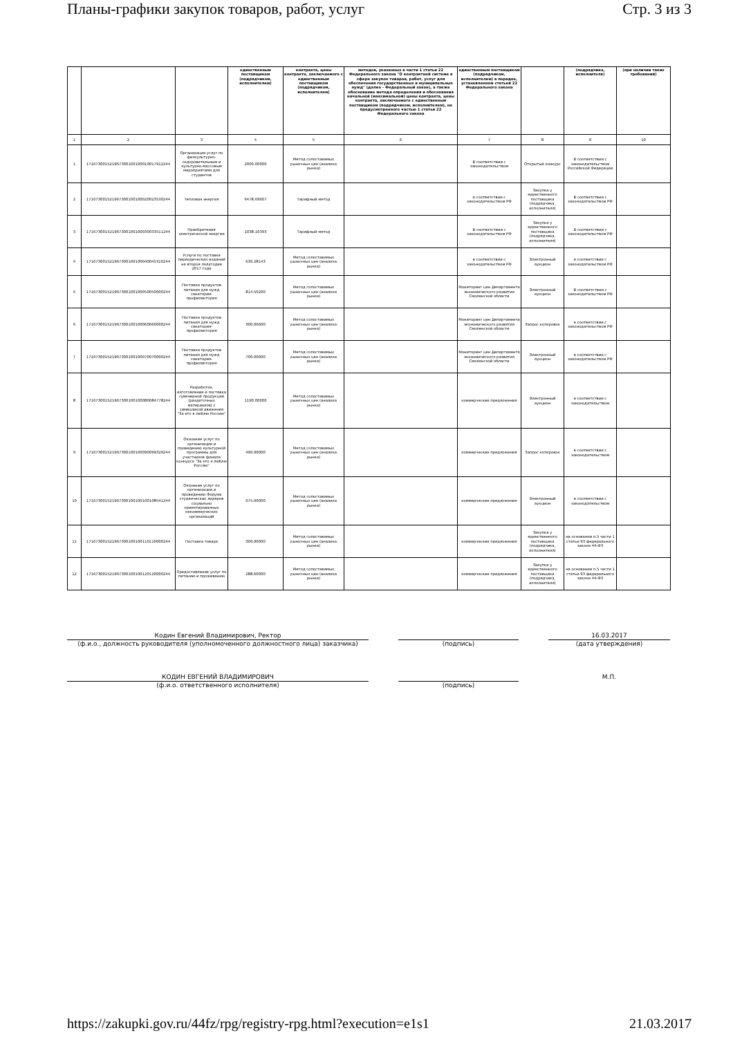Планы-графики закупок товаров, работ, услуг Стр. 3 из 3
| | | | единственным поставщиком (подрядчиком, исполнителем) | контракта, цены контракта, заключаемого с единственным поставщиком (подрядчиком, исполнителем) | методов, указанных в части 1 статьи 22 Федерального закона "О контрактной системе в сфере закупок товаров, работ, услуг для обеспечения государственных и муниципальных нужд" (далее - Федеральный закон), а также обоснование метода определения и обоснования начальной (максимальной) цены контракта, цены контракта, заключаемого с единственным поставщиком (подрядчиком, исполнителем), не предусмотренного частью 1 статьи 22 Федерального закона | единственным поставщиком (подрядчиком, исполнителем) в порядке, установленном статьей 22 Федерального закона | | (подрядчика, исполнителя) | (при наличии таких требований) |
| --- | --- | --- | --- | --- | --- | --- | --- | --- | --- |
| 1 | 2 | 3 | 4 | 5 | 6 | 7 | 8 | 9 | 10 |
| 1 | 171673001521967300100100010017912244 | Организация услуг по физкультурно-оздоровительным и культурно-массовым мероприятиям для студентов | 2000.00000 | Метод сопоставимых рыночных цен (анализа рынка) | | В соответствии с законодательством | Открытый конкурс | В соответствии с законодательством Российской Федерации | |
| 2 | 171673001521967300100100020023530244 | Тепловая энергия | 6478.69607 | Тарифный метод | | в соответствии с законодательством РФ | Закупка у единственного поставщика (подрядчика, исполнителя) | В соответствии с законодательством РФ | |
| 3 | 171673001521967300100100030033511244 | Приобретение электрической энергии | 1038.10393 | Тарифный метод | | В соответствии с законодательством РФ | Закупка у единственного поставщика (подрядчика, исполнителя) | В соответствии с законодательством РФ | |
| 4 | 171673001521967300100100040045310244 | Услуги по поставке периодических изданий на второе полугодие 2017 года | 630.28143 | Метод сопоставимых рыночных цен (анализа рынка) | | в соответствии с законодательством РФ | Электронный аукцион | в соответствии с законодательством РФ | |
| 5 | 171673001521967300100100050050000244 | Поставка продуктов питания для нужд санатория-профилактория | 814.50200 | Метод сопоставимых рыночных цен (анализа рынка) | | Мониторинг цен Департамента экономического развития Смоленской области | Электронный аукцион | В соответствии с законодательством РФ | |
| 6 | 171673001521967300100100060060000244 | Поставка продуктов питания для нужд санатория-профилактория | 300.06600 | Метод сопоставимых рыночных цен (анализа рынка) | | Мониторинг цен Департамента экономического развития Смоленской области | Запрос котировок | в соответствии с законодательством РФ | |
| 7 | 171673001521967300100100070070000244 | Поставка продуктов питания для нужд санатория-профилактория | 700.00000 | Метод сопоставимых рыночных цен (анализа рынка) | | Мониторинг цен Департамента экономического развития Смоленской области | Электронный аукцион | в соответствии с законодательством РФ | |
| 8 | 171673001521967300100100080084778244 | Разработка, изготовление и поставка сувенирной продукции (раздаточных материалов) с символикой движения "За это я люблю Россию" | 1190.00000 | Метод сопоставимых рыночных цен (анализа рынка) | | коммерческие предложения | Электронный аукцион | в соответствии с законодательством | |
| 9 | 171673001521967300100100090099329244 | Оказание услуг по организации и проведению культурной программы для участников финала конкурса "За это я люблю Россию" | 490.00000 | Метод сопоставимых рыночных цен (анализа рынка) | | коммерческие предложения | Запрос котировок | в соответствии с законодательством | |
| 10 | 171673001521967300100100100108541244 | Оказание услуг по организации и проведению Форума студенческих лидеров социально ориентированных некоммерческих организаций | 675.00000 | Метод сопоставимых рыночных цен (анализа рынка) | | коммерческие предложения | Электронный аукцион | в соответствии с законодательством | |
| 11 | 171673001521967300100100110110000244 | Поставка товара | 300.00000 | Метод сопоставимых рыночных цен (анализа рынка) | | коммерческие предложения | Закупка у единственного поставщика (подрядчика, исполнителя) | на основании п.5 части 1 статьи 93 федерального закона 44-ФЗ | |
| 12 | 171673001521967300100100120120000244 | Предоставление услуг по питанию и проживанию | 288.60000 | Метод сопоставимых рыночных цен (анализа рынка) | | коммерческие предложения | Закупка у единственного поставщика (подрядчика, исполнителя) | на основании п.5 части 1 статьи 93 федерального закона 44-ФЗ | |
Кодин Евгений Владимирович, Ректор
(ф.и.о., должность руководителя (уполномоченного должностного лица) заказчика)
(подпись) 16.03.2017
(дата утверждения)
КОДИН ЕВГЕНИЙ ВЛАДИМИРОВИЧ
(ф.и.о. ответственного исполнителя)
(подпись) М.П.
https://zakupki.gov.ru/44fz/rpg/registry-rpg.html?execution=e1s1 21.03.2017